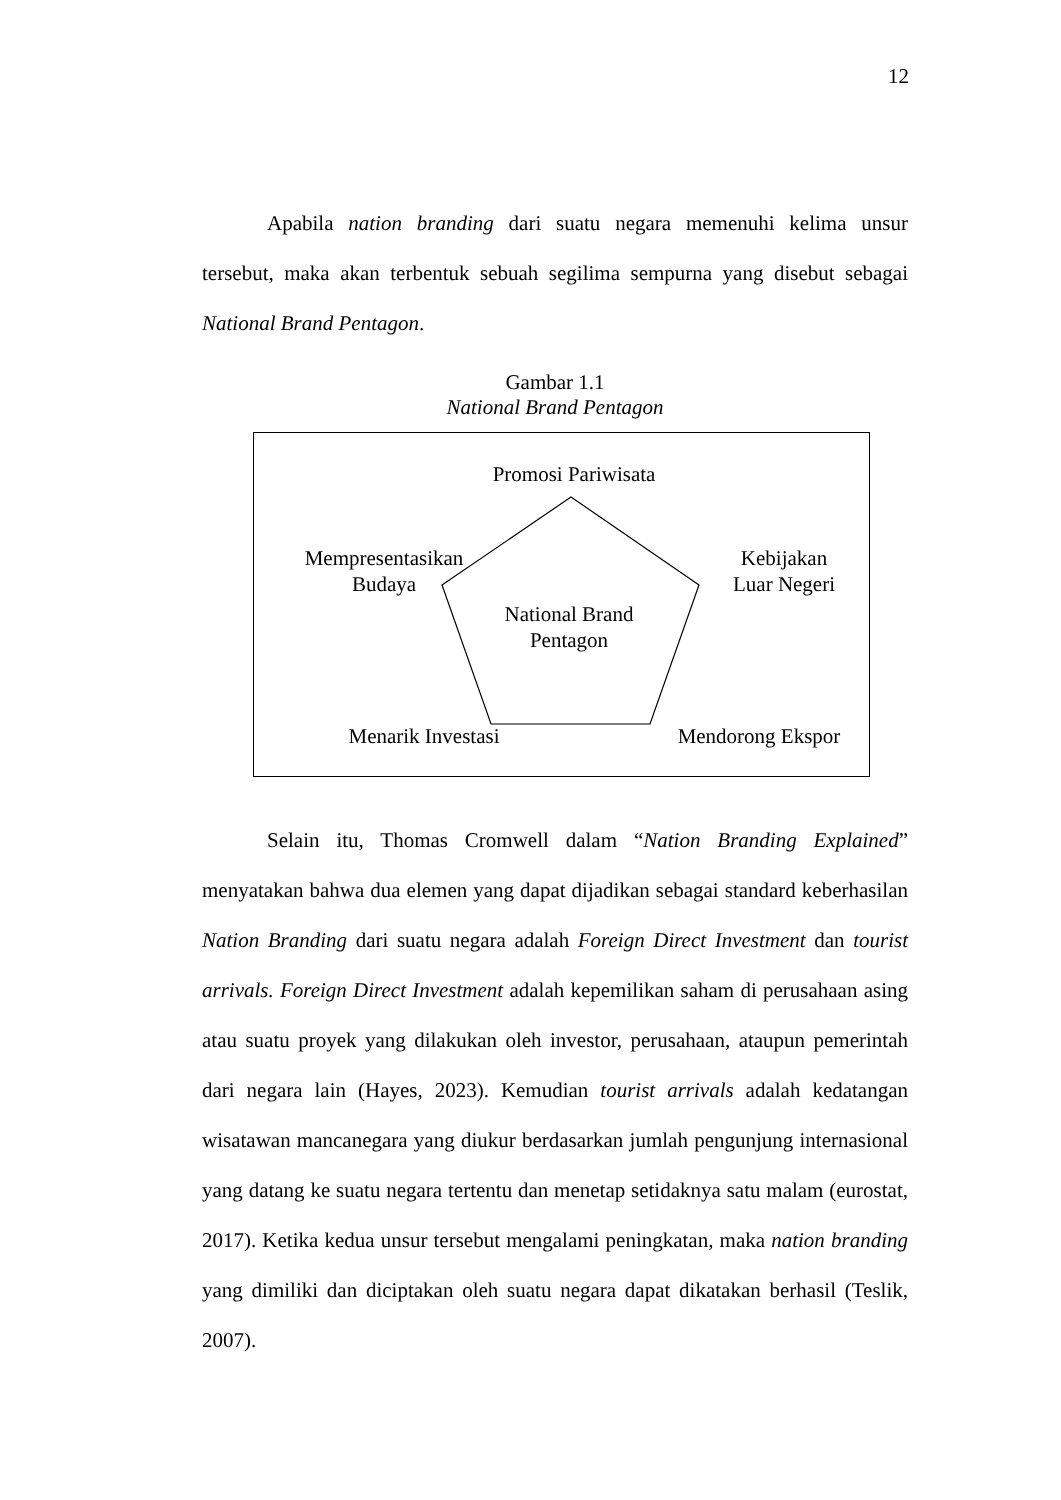12
Apabila nation branding dari suatu negara memenuhi kelima unsur tersebut, maka akan terbentuk sebuah segilima sempurna yang disebut sebagai National Brand Pentagon.
Gambar 1.1
National Brand Pentagon
Promosi Pariwisata
Mempresentasikan
Budaya
Kebijakan
Luar Negeri
National Brand
Pentagon
Menarik Investasi Mendorong Ekspor
Selain itu, Thomas Cromwell dalam “Nation Branding Explained” menyatakan bahwa dua elemen yang dapat dijadikan sebagai standard keberhasilan Nation Branding dari suatu negara adalah Foreign Direct Investment dan tourist arrivals. Foreign Direct Investment adalah kepemilikan saham di perusahaan asing atau suatu proyek yang dilakukan oleh investor, perusahaan, ataupun pemerintah dari negara lain (Hayes, 2023). Kemudian tourist arrivals adalah kedatangan wisatawan mancanegara yang diukur berdasarkan jumlah pengunjung internasional yang datang ke suatu negara tertentu dan menetap setidaknya satu malam (eurostat, 2017). Ketika kedua unsur tersebut mengalami peningkatan, maka nation branding yang dimiliki dan diciptakan oleh suatu negara dapat dikatakan berhasil (Teslik, 2007).